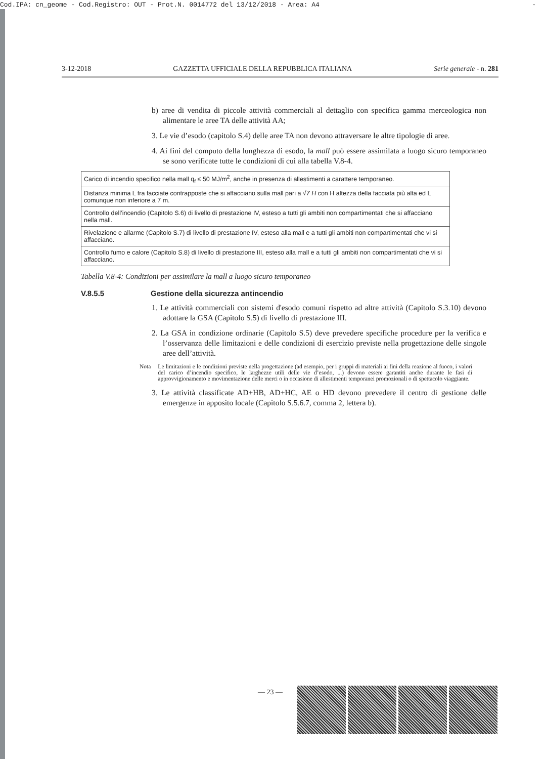Cod.IPA: cn_geome - Cod.Registro: OUT - Prot.N. 0014772 del 13/12/2018 - Area: A4 -
3-12-2018 GAZZETTA UFFICIALE DELLA REPUBBLICA ITALIANA Serie generale - n. 281
b) aree di vendita di piccole attività commerciali al dettaglio con specifica gamma merceologica non alimentare le aree TA delle attività AA;
3. Le vie d’esodo (capitolo S.4) delle aree TA non devono attraversare le altre tipologie di aree.
4. Ai fini del computo della lunghezza di esodo, la mall può essere assimilata a luogo sicuro temporaneo se sono verificate tutte le condizioni di cui alla tabella V.8-4.
| Carico di incendio specifico nella mall q<sub>f</sub> ≤ 50 MJ/m<sup>2</sup>, anche in presenza di allestimenti a carattere temporaneo. |
| Distanza minima L fra facciate contrapposte che si affacciano sulla mall pari a √ 7 H con H altezza della facciata più alta ed L comunque non inferiore a 7 m. |
| Controllo dell’incendio (Capitolo S.6) di livello di prestazione IV, esteso a tutti gli ambiti non compartimentati che si affacciano nella mall. |
| Rivelazione e allarme (Capitolo S.7) di livello di prestazione IV, esteso alla mall e a tutti gli ambiti non compartimentati che vi si affacciano. |
| Controllo fumo e calore (Capitolo S.8) di livello di prestazione III, esteso alla mall e a tutti gli ambiti non compartimentati che vi si affacciano. |
Tabella V.8-4: Condizioni per assimilare la mall a luogo sicuro temporaneo
V.8.5.5 Gestione della sicurezza antincendio
1. Le attività commerciali con sistemi d'esodo comuni rispetto ad altre attività (Capitolo S.3.10) devono adottare la GSA (Capitolo S.5) di livello di prestazione III.
2. La GSA in condizione ordinarie (Capitolo S.5) deve prevedere specifiche procedure per la verifica e l’osservanza delle limitazioni e delle condizioni di esercizio previste nella progettazione delle singole aree dell’attività.
Nota Le limitazioni e le condizioni previste nella progettazione (ad esempio, per i gruppi di materiali ai fini della reazione al fuoco, i valori del carico d’incendio specifico, le larghezze utili delle vie d’esodo, ...) devono essere garantiti anche durante le fasi di approvvigionamento e movimentazione delle merci o in occasione di allestimenti temporanei promozionali o di spettacolo viaggiante.
3. Le attività classificate AD+HB, AD+HC, AE o HD devono prevedere il centro di gestione delle emergenze in apposito locale (Capitolo S.5.6.7, comma 2, lettera b).
— 23 —